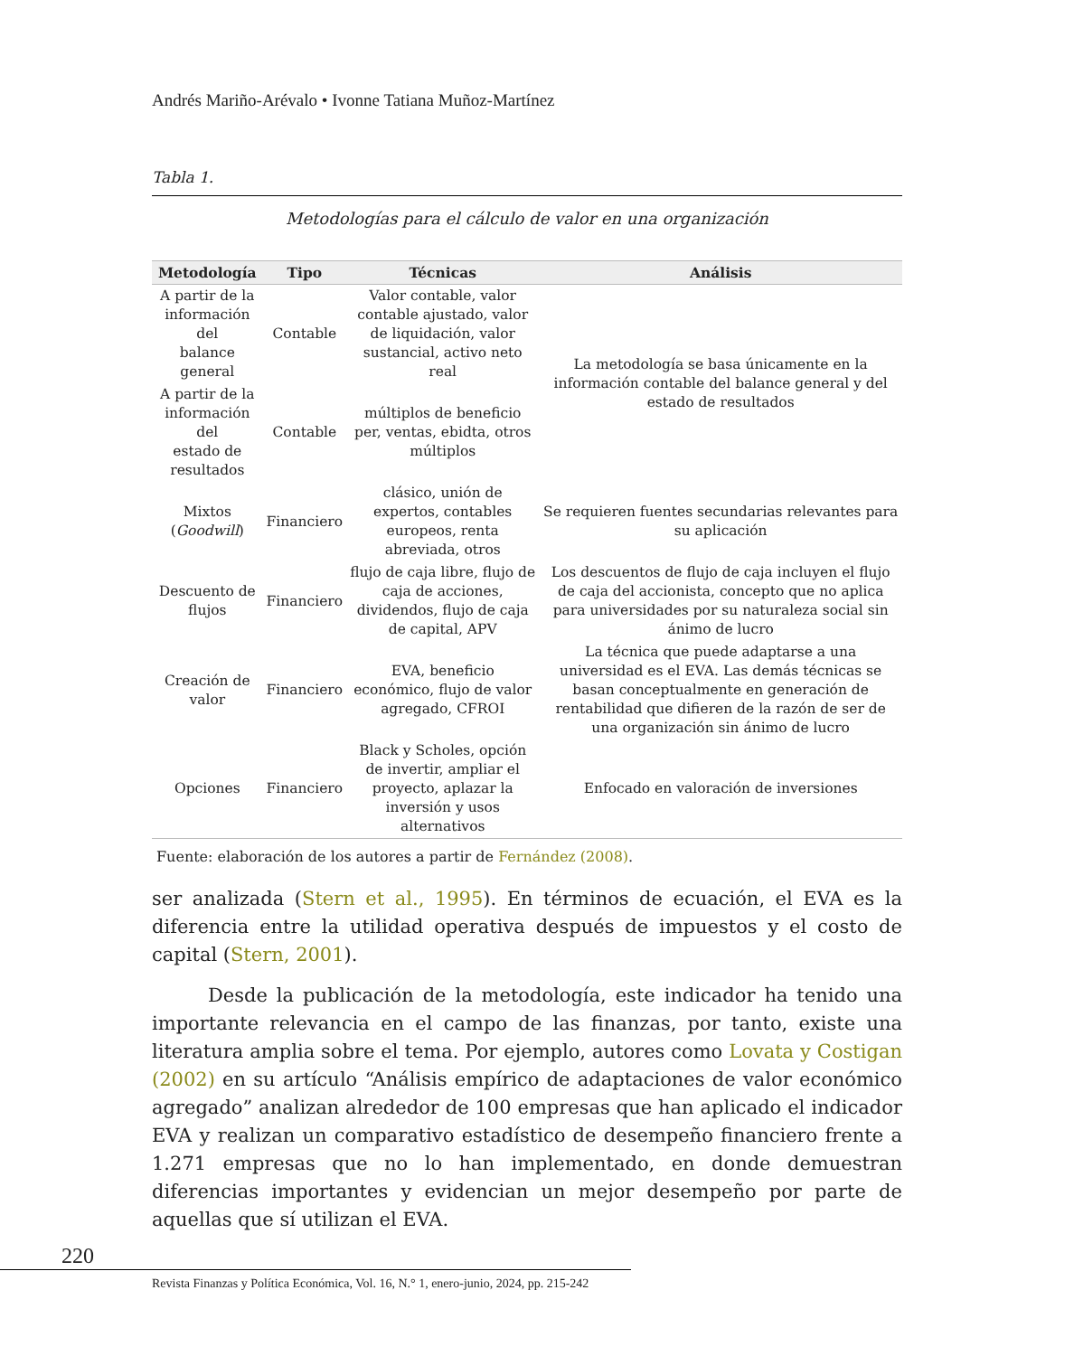Andrés Mariño-Arévalo • Ivonne Tatiana Muñoz-Martínez
Tabla 1.
Metodologías para el cálculo de valor en una organización
| Metodología | Tipo | Técnicas | Análisis |
| --- | --- | --- | --- |
| A partir de la información del balance general | Contable | Valor contable, valor contable ajustado, valor de liquidación, valor sustancial, activo neto real | La metodología se basa únicamente en la información contable del balance general y del estado de resultados |
| A partir de la información del estado de resultados | Contable | múltiplos de beneficio per, ventas, ebidta, otros múltiplos | |
| Mixtos ( Goodwill ) | Financiero | clásico, unión de expertos, contables europeos, renta abreviada, otros | Se requieren fuentes secundarias relevantes para su aplicación |
| Descuento de flujos | Financiero | flujo de caja libre, flujo de caja de acciones, dividendos, flujo de caja de capital, APV | Los descuentos de flujo de caja incluyen el flujo de caja del accionista, concepto que no aplica para universidades por su naturaleza social sin ánimo de lucro |
| Creación de valor | Financiero | EVA, beneficio económico, flujo de valor agregado, CFROI | La técnica que puede adaptarse a una universidad es el EVA. Las demás técnicas se basan conceptualmente en generación de rentabilidad que difieren de la razón de ser de una organización sin ánimo de lucro |
| Opciones | Financiero | Black y Scholes, opción de invertir, ampliar el proyecto, aplazar la inversión y usos alternativos | Enfocado en valoración de inversiones |
Fuente: elaboración de los autores a partir de Fernández (2008).
ser analizada (Stern et al., 1995). En términos de ecuación, el EVA es la diferencia entre la utilidad operativa después de impuestos y el costo de capital (Stern, 2001).
Desde la publicación de la metodología, este indicador ha tenido una importante relevancia en el campo de las finanzas, por tanto, existe una literatura amplia sobre el tema. Por ejemplo, autores como Lovata y Costigan (2002) en su artículo “Análisis empírico de adaptaciones de valor económico agregado” analizan alrededor de 100 empresas que han aplicado el indicador EVA y realizan un comparativo estadístico de desempeño financiero frente a 1.271 empresas que no lo han implementado, en donde demuestran diferencias importantes y evidencian un mejor desempeño por parte de aquellas que sí utilizan el EVA.
220
Revista Finanzas y Política Económica, Vol. 16, N.° 1, enero-junio, 2024, pp. 215-242